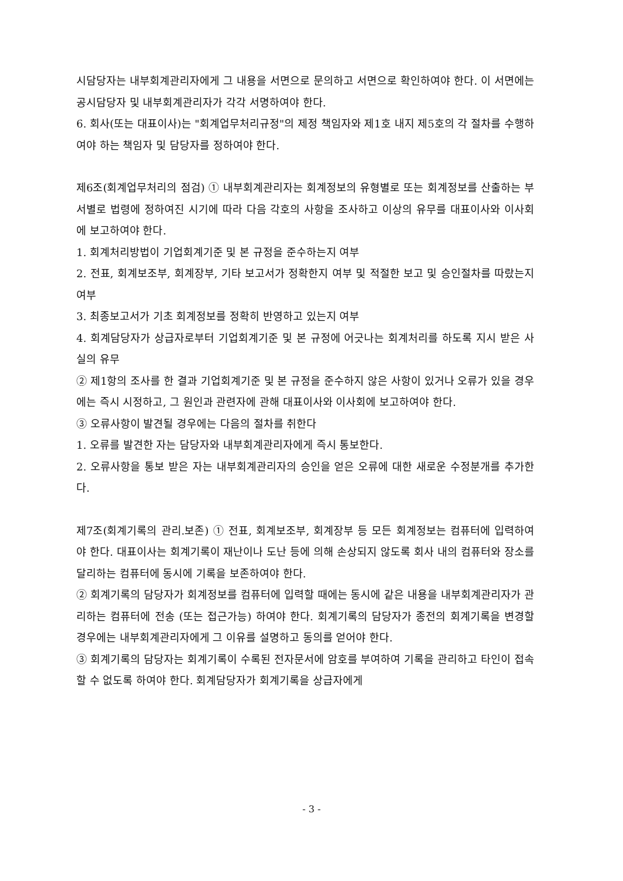시담당자는 내부회계관리자에게 그 내용을 서면으로 문의하고 서면으로 확인하여야 한다. 이 서면에는 공시담당자 및 내부회계관리자가 각각 서명하여야 한다.
6. 회사(또는 대표이사)는 "회계업무처리규정"의 제정 책임자와 제1호 내지 제5호의 각 절차를 수행하여야 하는 책임자 및 담당자를 정하여야 한다.
제6조(회계업무처리의 점검) ① 내부회계관리자는 회계정보의 유형별로 또는 회계정보를 산출하는 부서별로 법령에 정하여진 시기에 따라 다음 각호의 사항을 조사하고 이상의 유무를 대표이사와 이사회에 보고하여야 한다.
1. 회계처리방법이 기업회계기준 및 본 규정을 준수하는지 여부
2. 전표, 회계보조부, 회계장부, 기타 보고서가 정확한지 여부 및 적절한 보고 및 승인절차를 따랐는지 여부
3. 최종보고서가 기초 회계정보를 정확히 반영하고 있는지 여부
4. 회계담당자가 상급자로부터 기업회계기준 및 본 규정에 어긋나는 회계처리를 하도록 지시 받은 사실의 유무
② 제1항의 조사를 한 결과 기업회계기준 및 본 규정을 준수하지 않은 사항이 있거나 오류가 있을 경우에는 즉시 시정하고, 그 원인과 관련자에 관해 대표이사와 이사회에 보고하여야 한다.
③ 오류사항이 발견될 경우에는 다음의 절차를 취한다
1. 오류를 발견한 자는 담당자와 내부회계관리자에게 즉시 통보한다.
2. 오류사항을 통보 받은 자는 내부회계관리자의 승인을 얻은 오류에 대한 새로운 수정분개를 추가한다.
제7조(회계기록의 관리.보존) ① 전표, 회계보조부, 회계장부 등 모든 회계정보는 컴퓨터에 입력하여야 한다. 대표이사는 회계기록이 재난이나 도난 등에 의해 손상되지 않도록 회사 내의 컴퓨터와 장소를 달리하는 컴퓨터에 동시에 기록을 보존하여야 한다.
② 회계기록의 담당자가 회계정보를 컴퓨터에 입력할 때에는 동시에 같은 내용을 내부회계관리자가 관리하는 컴퓨터에 전송 (또는 접근가능) 하여야 한다. 회계기록의 담당자가 종전의 회계기록을 변경할 경우에는 내부회계관리자에게 그 이유를 설명하고 동의를 얻어야 한다.
③ 회계기록의 담당자는 회계기록이 수록된 전자문서에 암호를 부여하여 기록을 관리하고 타인이 접속할 수 없도록 하여야 한다. 회계담당자가 회계기록을 상급자에게
- 3 -